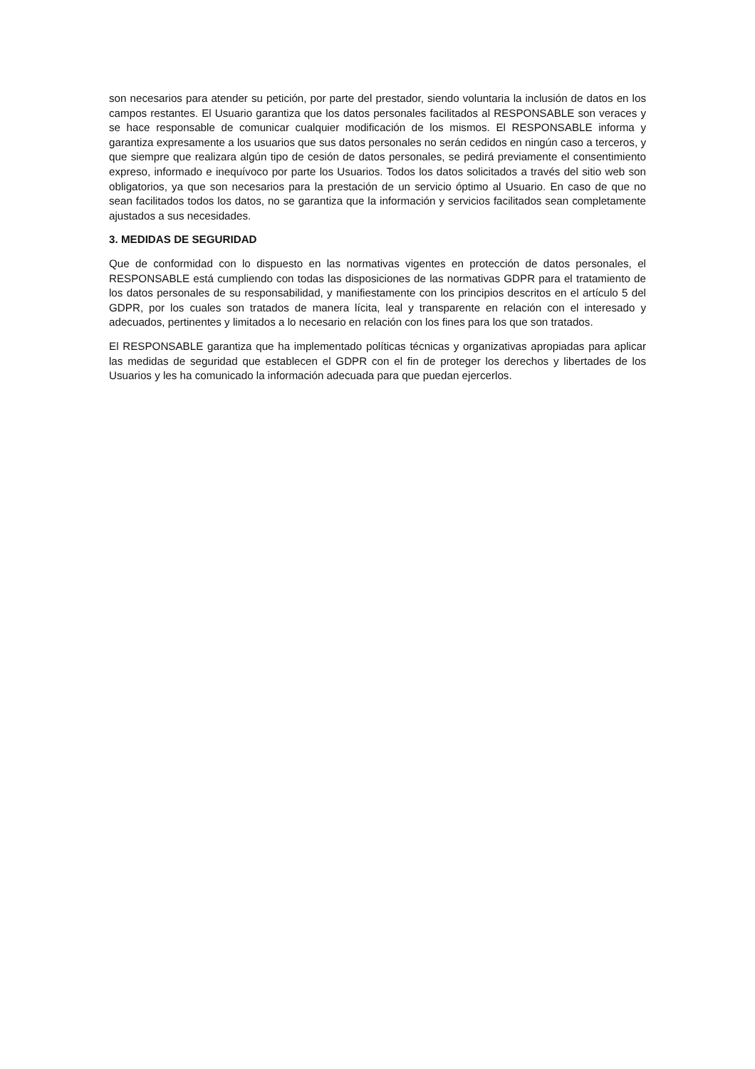son necesarios para atender su petición, por parte del prestador, siendo voluntaria la inclusión de datos en los campos restantes. El Usuario garantiza que los datos personales facilitados al RESPONSABLE son veraces y se hace responsable de comunicar cualquier modificación de los mismos. El RESPONSABLE informa y garantiza expresamente a los usuarios que sus datos personales no serán cedidos en ningún caso a terceros, y que siempre que realizara algún tipo de cesión de datos personales, se pedirá previamente el consentimiento expreso, informado e inequívoco por parte los Usuarios. Todos los datos solicitados a través del sitio web son obligatorios, ya que son necesarios para la prestación de un servicio óptimo al Usuario. En caso de que no sean facilitados todos los datos, no se garantiza que la información y servicios facilitados sean completamente ajustados a sus necesidades.
3. MEDIDAS DE SEGURIDAD
Que de conformidad con lo dispuesto en las normativas vigentes en protección de datos personales, el RESPONSABLE está cumpliendo con todas las disposiciones de las normativas GDPR para el tratamiento de los datos personales de su responsabilidad, y manifiestamente con los principios descritos en el artículo 5 del GDPR, por los cuales son tratados de manera lícita, leal y transparente en relación con el interesado y adecuados, pertinentes y limitados a lo necesario en relación con los fines para los que son tratados.
El RESPONSABLE garantiza que ha implementado políticas técnicas y organizativas apropiadas para aplicar las medidas de seguridad que establecen el GDPR con el fin de proteger los derechos y libertades de los Usuarios y les ha comunicado la información adecuada para que puedan ejercerlos.